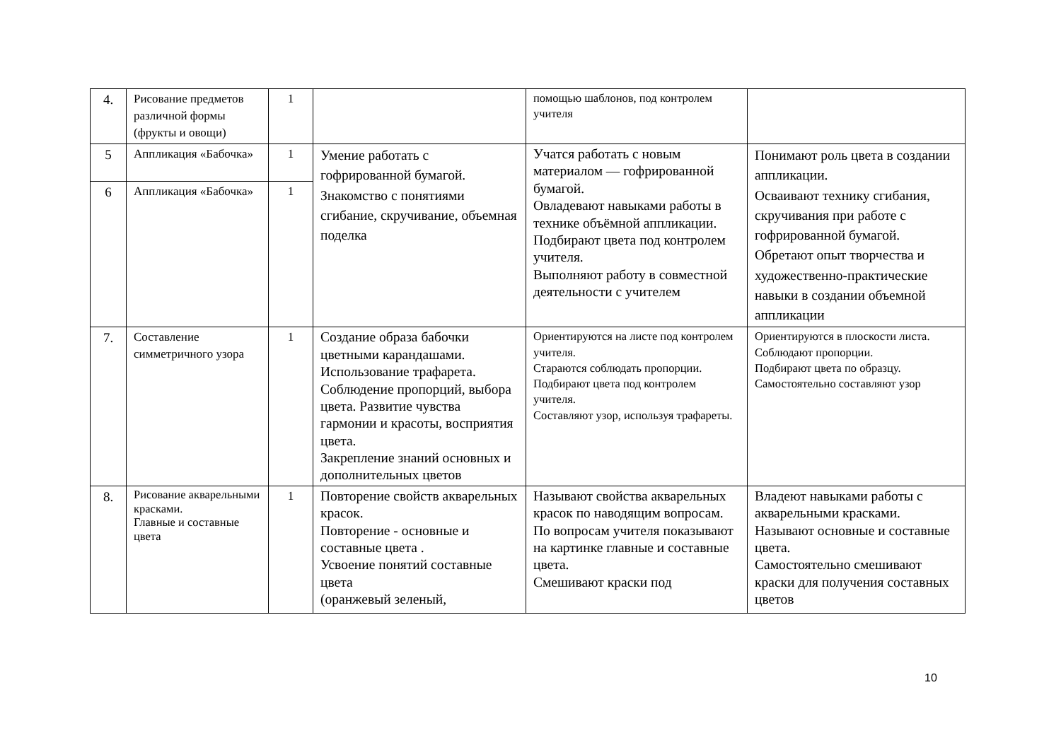| 4. | Рисование предметов различной формы (фрукты и овощи) | 1 | | помощью шаблонов, под контролем учителя | |
| 5 | Аппликация «Бабочка» | 1 | Умение работать с гофрированной бумагой. Знакомство с понятиями сгибание, скручивание, объемная поделка | Учатся работать с новым материалом — гофрированной бумагой. Овладевают навыками работы в технике объёмной аппликации. Подбирают цвета под контролем учителя. Выполняют работу в совместной деятельности с учителем | Понимают роль цвета в создании аппликации. Осваивают технику сгибания, скручивания при работе с гофрированной бумагой. Обретают опыт творчества и художественно-практические навыки в создании объемной аппликации |
| 6 | Аппликация «Бабочка» | 1 | | | |
| 7. | Составление симметричного узора | 1 | Создание образа бабочки цветными карандашами. Использование трафарета. Соблюдение пропорций, выбора цвета. Развитие чувства гармонии и красоты, восприятия цвета. Закрепление знаний основных и дополнительных цветов | Ориентируются на листе под контролем учителя. Стараются соблюдать пропорции. Подбирают цвета под контролем учителя. Составляют узор, используя трафареты. | Ориентируются в плоскости листа. Соблюдают пропорции. Подбирают цвета по образцу. Самостоятельно составляют узор |
| 8. | Рисование акварельными красками. Главные и составные цвета | 1 | Повторение свойств акварельных красок. Повторение - основные и составные цвета . Усвоение понятий составные цвета (оранжевый зеленый, | Называют свойства акварельных красок по наводящим вопросам. По вопросам учителя показывают на картинке главные и составные цвета. Смешивают краски под | Владеют навыками работы с акварельными красками. Называют основные и составные цвета. Самостоятельно смешивают краски для получения составных цветов |
10